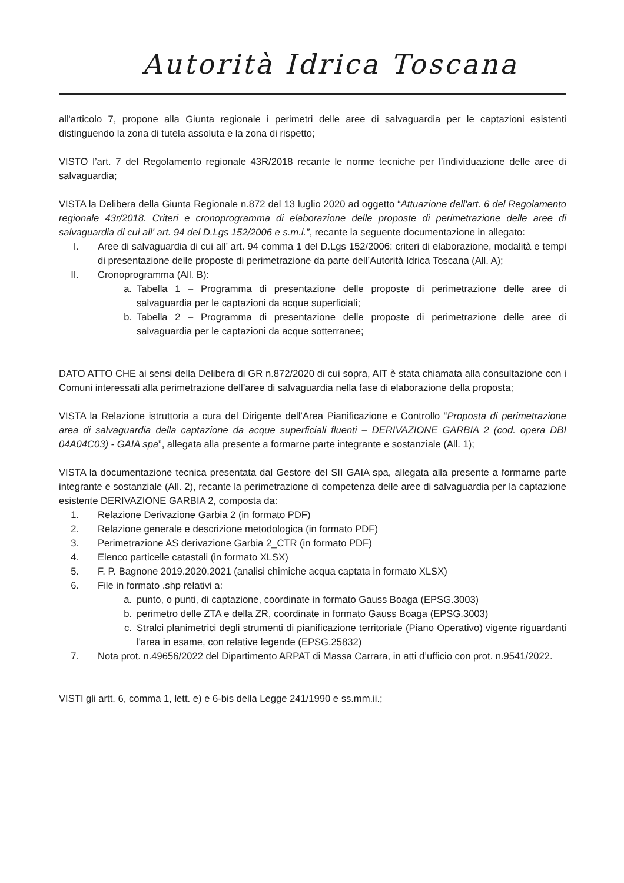Autorità Idrica Toscana
all'articolo 7, propone alla Giunta regionale i perimetri delle aree di salvaguardia per le captazioni esistenti distinguendo la zona di tutela assoluta e la zona di rispetto;
VISTO l’art. 7 del Regolamento regionale 43R/2018 recante le norme tecniche per l’individuazione delle aree di salvaguardia;
VISTA la Delibera della Giunta Regionale n.872 del 13 luglio 2020 ad oggetto “Attuazione dell'art. 6 del Regolamento regionale 43r/2018. Criteri e cronoprogramma di elaborazione delle proposte di perimetrazione delle aree di salvaguardia di cui all' art. 94 del D.Lgs 152/2006 e s.m.i.”, recante la seguente documentazione in allegato:
I. Aree di salvaguardia di cui all’ art. 94 comma 1 del D.Lgs 152/2006: criteri di elaborazione, modalità e tempi di presentazione delle proposte di perimetrazione da parte dell’Autorità Idrica Toscana (All. A);
II. Cronoprogramma (All. B):
a. Tabella 1 – Programma di presentazione delle proposte di perimetrazione delle aree di salvaguardia per le captazioni da acque superficiali;
b. Tabella 2 – Programma di presentazione delle proposte di perimetrazione delle aree di salvaguardia per le captazioni da acque sotterranee;
DATO ATTO CHE ai sensi della Delibera di GR n.872/2020 di cui sopra, AIT è stata chiamata alla consultazione con i Comuni interessati alla perimetrazione dell’aree di salvaguardia nella fase di elaborazione della proposta;
VISTA la Relazione istruttoria a cura del Dirigente dell’Area Pianificazione e Controllo “Proposta di perimetrazione area di salvaguardia della captazione da acque superficiali fluenti – DERIVAZIONE GARBIA 2 (cod. opera DBI 04A04C03) - GAIA spa”, allegata alla presente a formarne parte integrante e sostanziale (All. 1);
VISTA la documentazione tecnica presentata dal Gestore del SII GAIA spa, allegata alla presente a formarne parte integrante e sostanziale (All. 2), recante la perimetrazione di competenza delle aree di salvaguardia per la captazione esistente DERIVAZIONE GARBIA 2, composta da:
1. Relazione Derivazione Garbia 2 (in formato PDF)
2. Relazione generale e descrizione metodologica (in formato PDF)
3. Perimetrazione AS derivazione Garbia 2_CTR (in formato PDF)
4. Elenco particelle catastali (in formato XLSX)
5. F. P. Bagnone 2019.2020.2021 (analisi chimiche acqua captata in formato XLSX)
6. File in formato .shp relativi a:
a. punto, o punti, di captazione, coordinate in formato Gauss Boaga (EPSG.3003)
b. perimetro delle ZTA e della ZR, coordinate in formato Gauss Boaga (EPSG.3003)
c. Stralci planimetrici degli strumenti di pianificazione territoriale (Piano Operativo) vigente riguardanti l'area in esame, con relative legende (EPSG.25832)
7. Nota prot. n.49656/2022 del Dipartimento ARPAT di Massa Carrara, in atti d’ufficio con prot. n.9541/2022.
VISTI gli artt. 6, comma 1, lett. e) e 6-bis della Legge 241/1990 e ss.mm.ii.;